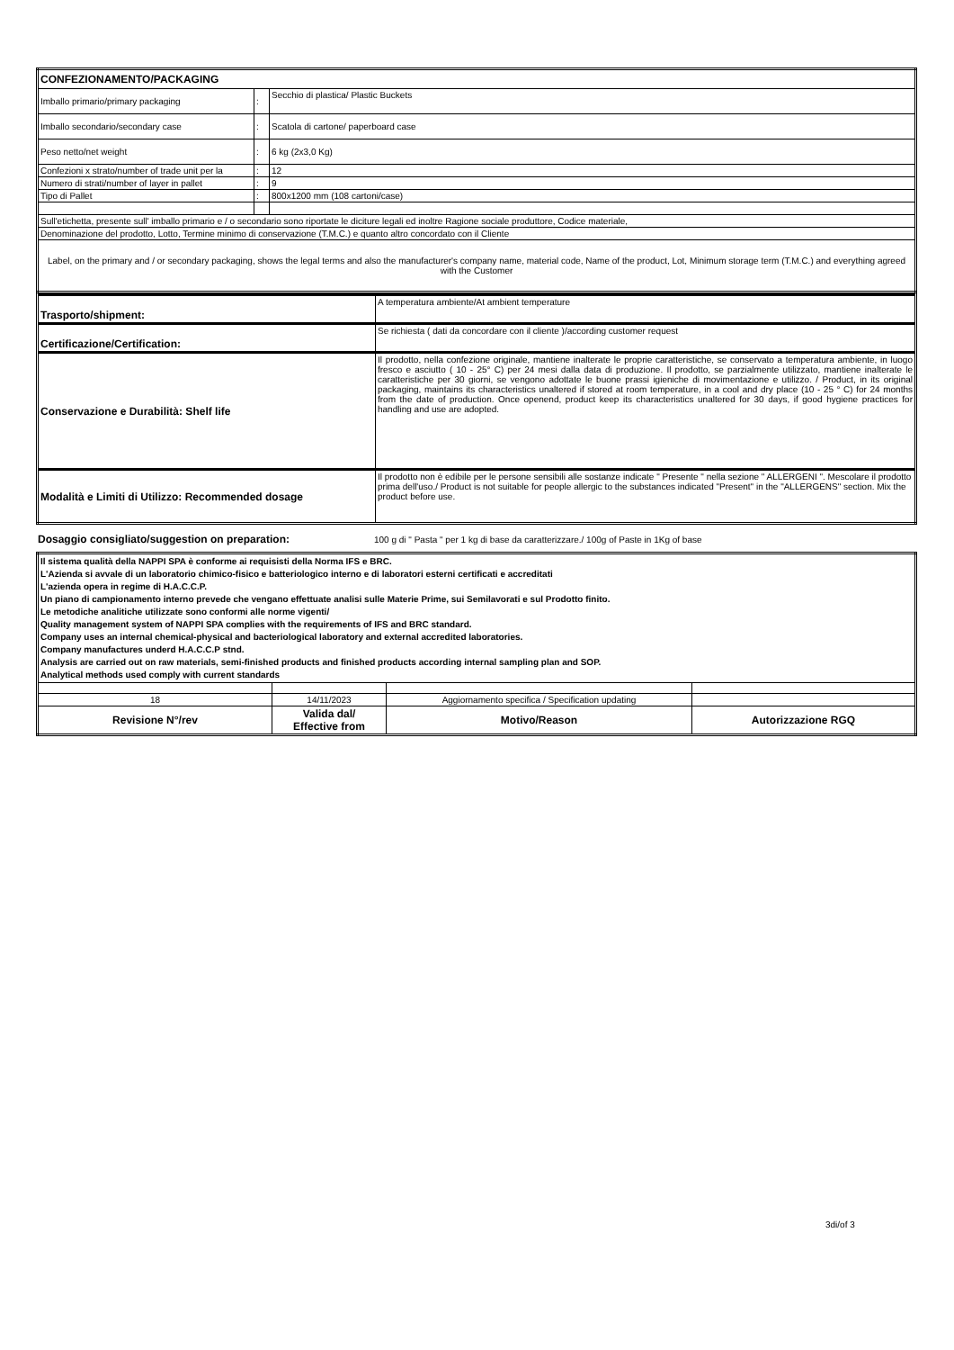| CONFEZIONAMENTO/PACKAGING | | |
| Imballo primario/primary packaging | : | Secchio di plastica/ Plastic Buckets |
| Imballo secondario/secondary case | : | Scatola di cartone/ paperboard case |
| Peso netto/net weight | : | 6 kg (2x3,0 Kg) |
| Confezioni x strato/number of trade unit per la | : | 12 |
| Numero di strati/number of layer in pallet | : | 9 |
| Tipo di Pallet | : | 800x1200 mm (108 cartoni/case) |
| Sull'etichetta, presente sull' imballo primario e / o secondario sono riportate le diciture legali ed inoltre Ragione sociale produttore, Codice materiale, | | |
| Denominazione del prodotto, Lotto, Termine minimo di conservazione (T.M.C.) e quanto altro concordato con il Cliente | | |
| Label, on the primary and / or secondary packaging, shows the legal terms and also the manufacturer's company name, material code, Name of the product, Lot, Minimum storage term (T.M.C.) and everything agreed with the Customer | | |
| Trasporto/shipment: | A temperatura ambiente/At ambient temperature |
| Certificazione/Certification: | Se richiesta ( dati da concordare con il cliente )/according customer request |
| Conservazione e Durabilità: Shelf life | Il prodotto, nella confezione originale, mantiene inalterate le proprie caratteristiche, se conservato a temperatura ambiente, in luogo fresco e asciutto ( 10 - 25° C) per 24 mesi dalla data di produzione. Il prodotto, se parzialmente utilizzato, mantiene inalterate le caratteristiche per 30 giorni, se vengono adottate le buone prassi igieniche di movimentazione e utilizzo. / Product, in its original packaging, maintains its characteristics unaltered if stored at room temperature, in a cool and dry place (10 - 25 ° C) for 24 months from the date of production. Once openend, product keep its characteristics unaltered for 30 days, if good hygiene practices for handling and use are adopted. |
| Modalità e Limiti di Utilizzo: Recommended dosage | Il prodotto non è edibile per le persone sensibili alle sostanze indicate " Presente " nella sezione " ALLERGENI ". Mescolare il prodotto prima dell'uso./ Product is not suitable for people allergic to the substances indicated "Present" in the "ALLERGENS" section. Mix the product before use. |
| Dosaggio consigliato/suggestion on preparation: | 100 g di " Pasta " per 1 kg di base da caratterizzare./ 100g of Paste in 1Kg of base |
| Il sistema qualità della NAPPI SPA è conforme ai requisisti della Norma IFS e BRC. L'Azienda si avvale di un laboratorio chimico-fisico e batteriologico interno e di laboratori esterni certificati e accreditati L'azienda opera in regime di H.A.C.C.P. Un piano di campionamento interno prevede che vengano effettuate analisi sulle Materie Prime, sui Semilavorati e sul Prodotto finito. Le metodiche analitiche utilizzate sono conformi alle norme vigenti/ Quality management system of NAPPI SPA complies with the requirements of IFS and BRC standard. Company uses an internal chemical-physical and bacteriological laboratory and external accredited laboratories. Company manufactures underd H.A.C.C.P stnd. Analysis are carried out on raw materials, semi-finished products and finished products according internal sampling plan and SOP. Analytical methods used comply with current standards | | | |
| 18 | 14/11/2023 | Aggiornamento specifica / Specification updating | |
| Revisione N°/rev | Valida dal/ Effective from | Motivo/Reason | Autorizzazione RGQ |
3di/of 3